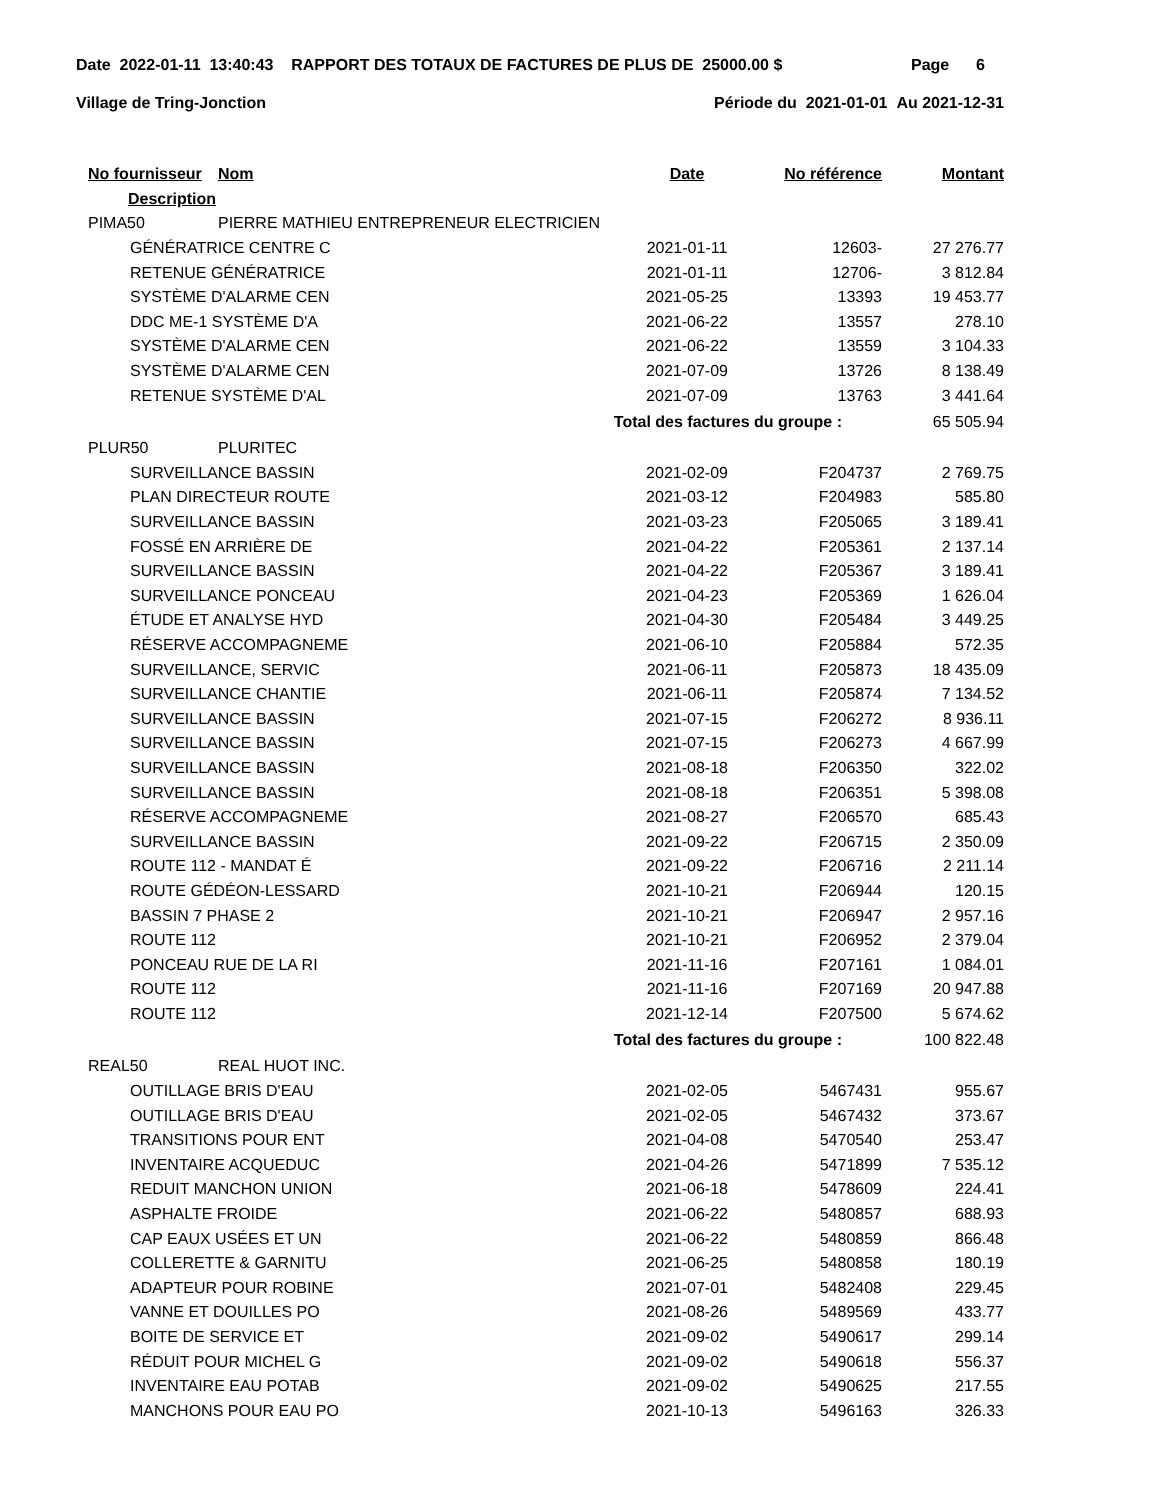Date 2022-01-11 13:40:43 RAPPORT DES TOTAUX DE FACTURES DE PLUS DE 25000.00 $ Page 6
Village de Tring-Jonction Période du 2021-01-01 Au 2021-12-31
| No fournisseur | Nom | Date | No référence | Montant |
| --- | --- | --- | --- | --- |
| Description | | | | |
| PIMA50 | PIERRE MATHIEU ENTREPRENEUR ELECTRICIEN | | | |
| GÉNÉRATRICE CENTRE C | | 2021-01-11 | 12603- | 27 276.77 |
| RETENUE GÉNÉRATRICE | | 2021-01-11 | 12706- | 3 812.84 |
| SYSTÈME D'ALARME CEN | | 2021-05-25 | 13393 | 19 453.77 |
| DDC ME-1 SYSTÈME D'A | | 2021-06-22 | 13557 | 278.10 |
| SYSTÈME D'ALARME CEN | | 2021-06-22 | 13559 | 3 104.33 |
| SYSTÈME D'ALARME CEN | | 2021-07-09 | 13726 | 8 138.49 |
| RETENUE SYSTÈME D'AL | | 2021-07-09 | 13763 | 3 441.64 |
| Total des factures du groupe : | | | | 65 505.94 |
| PLUR50 | PLURITEC | | | |
| SURVEILLANCE BASSIN | | 2021-02-09 | F204737 | 2 769.75 |
| PLAN DIRECTEUR ROUTE | | 2021-03-12 | F204983 | 585.80 |
| SURVEILLANCE BASSIN | | 2021-03-23 | F205065 | 3 189.41 |
| FOSSÉ EN ARRIÈRE DE | | 2021-04-22 | F205361 | 2 137.14 |
| SURVEILLANCE BASSIN | | 2021-04-22 | F205367 | 3 189.41 |
| SURVEILLANCE PONCEAU | | 2021-04-23 | F205369 | 1 626.04 |
| ÉTUDE ET ANALYSE HYD | | 2021-04-30 | F205484 | 3 449.25 |
| RÉSERVE ACCOMPAGNEME | | 2021-06-10 | F205884 | 572.35 |
| SURVEILLANCE, SERVIC | | 2021-06-11 | F205873 | 18 435.09 |
| SURVEILLANCE CHANTIE | | 2021-06-11 | F205874 | 7 134.52 |
| SURVEILLANCE BASSIN | | 2021-07-15 | F206272 | 8 936.11 |
| SURVEILLANCE BASSIN | | 2021-07-15 | F206273 | 4 667.99 |
| SURVEILLANCE BASSIN | | 2021-08-18 | F206350 | 322.02 |
| SURVEILLANCE BASSIN | | 2021-08-18 | F206351 | 5 398.08 |
| RÉSERVE ACCOMPAGNEME | | 2021-08-27 | F206570 | 685.43 |
| SURVEILLANCE BASSIN | | 2021-09-22 | F206715 | 2 350.09 |
| ROUTE 112 - MANDAT É | | 2021-09-22 | F206716 | 2 211.14 |
| ROUTE GÉDÉON-LESSARD | | 2021-10-21 | F206944 | 120.15 |
| BASSIN 7 PHASE 2 | | 2021-10-21 | F206947 | 2 957.16 |
| ROUTE 112 | | 2021-10-21 | F206952 | 2 379.04 |
| PONCEAU RUE DE LA RI | | 2021-11-16 | F207161 | 1 084.01 |
| ROUTE 112 | | 2021-11-16 | F207169 | 20 947.88 |
| ROUTE 112 | | 2021-12-14 | F207500 | 5 674.62 |
| Total des factures du groupe : | | | | 100 822.48 |
| REAL50 | REAL HUOT INC. | | | |
| OUTILLAGE BRIS D'EAU | | 2021-02-05 | 5467431 | 955.67 |
| OUTILLAGE BRIS D'EAU | | 2021-02-05 | 5467432 | 373.67 |
| TRANSITIONS POUR ENT | | 2021-04-08 | 5470540 | 253.47 |
| INVENTAIRE ACQUEDUC | | 2021-04-26 | 5471899 | 7 535.12 |
| REDUIT MANCHON UNION | | 2021-06-18 | 5478609 | 224.41 |
| ASPHALTE FROIDE | | 2021-06-22 | 5480857 | 688.93 |
| CAP EAUX USÉES ET UN | | 2021-06-22 | 5480859 | 866.48 |
| COLLERETTE & GARNITU | | 2021-06-25 | 5480858 | 180.19 |
| ADAPTEUR POUR ROBINE | | 2021-07-01 | 5482408 | 229.45 |
| VANNE ET DOUILLES PO | | 2021-08-26 | 5489569 | 433.77 |
| BOITE DE SERVICE ET | | 2021-09-02 | 5490617 | 299.14 |
| RÉDUIT POUR MICHEL G | | 2021-09-02 | 5490618 | 556.37 |
| INVENTAIRE EAU POTAB | | 2021-09-02 | 5490625 | 217.55 |
| MANCHONS POUR EAU PO | | 2021-10-13 | 5496163 | 326.33 |